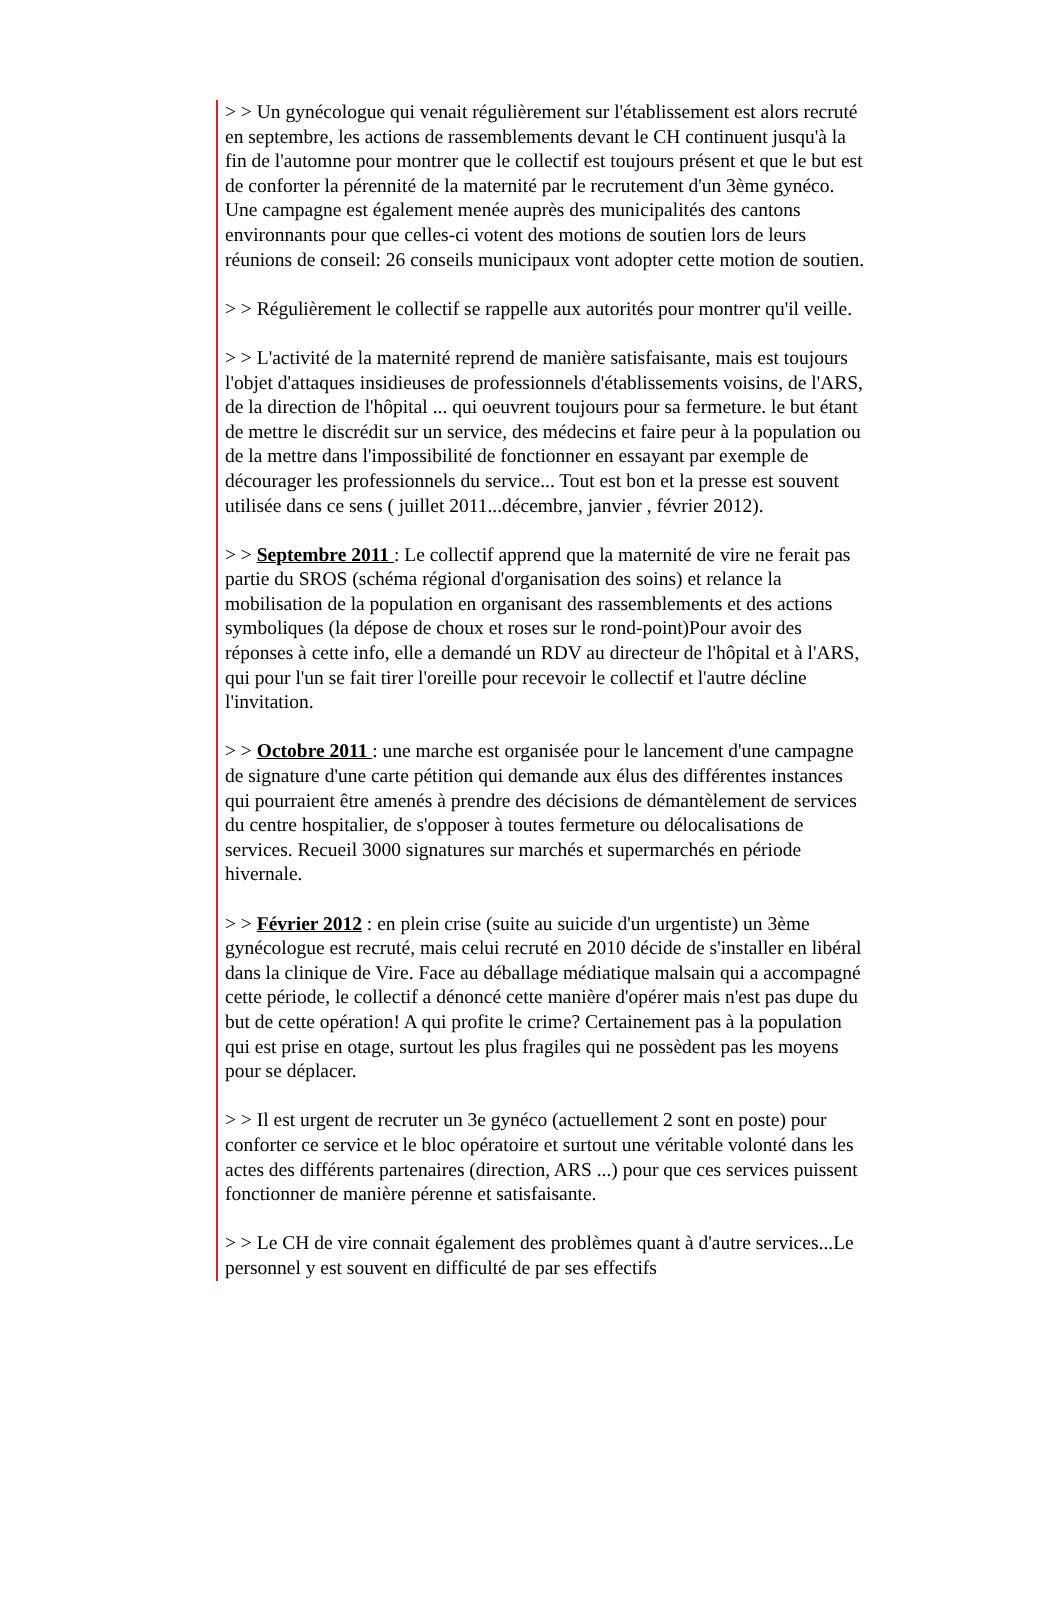> > Un gynécologue qui venait régulièrement sur l'établissement est alors recruté en septembre, les actions de rassemblements devant le CH continuent jusqu'à la fin de l'automne pour montrer que le collectif est toujours présent et que le but est de conforter la pérennité de la maternité par le recrutement d'un 3ème gynéco. Une campagne est également menée auprès des municipalités des cantons environnants pour que celles-ci votent des motions de soutien lors de leurs réunions de conseil: 26 conseils municipaux vont adopter cette motion de soutien.
> > Régulièrement le collectif se rappelle aux autorités pour montrer qu'il veille.
> > L'activité de la maternité reprend de manière satisfaisante, mais est toujours l'objet d'attaques insidieuses de professionnels d'établissements voisins, de l'ARS, de la direction de l'hôpital ... qui oeuvrent toujours pour sa fermeture. le but étant de mettre le discrédit sur un service, des médecins et faire peur à la population ou de la mettre dans l'impossibilité de fonctionner en essayant par exemple de décourager les professionnels du service... Tout est bon et la presse est souvent utilisée dans ce sens ( juillet 2011...décembre, janvier , février 2012).
> > Septembre 2011 : Le collectif apprend que la maternité de vire ne ferait pas partie du SROS (schéma régional d'organisation des soins) et relance la mobilisation de la population en organisant des rassemblements et des actions symboliques (la dépose de choux et roses sur le rond-point)Pour avoir des réponses à cette info, elle a demandé un RDV au directeur de l'hôpital et à l'ARS, qui pour l'un se fait tirer l'oreille pour recevoir le collectif et l'autre décline l'invitation.
> > Octobre 2011 : une marche est organisée pour le lancement d'une campagne de signature d'une carte pétition qui demande aux élus des différentes instances qui pourraient être amenés à prendre des décisions de démantèlement de services du centre hospitalier, de s'opposer à toutes fermeture ou délocalisations de services. Recueil 3000 signatures sur marchés et supermarchés en période hivernale.
> > Février 2012 : en plein crise (suite au suicide d'un urgentiste) un 3ème gynécologue est recruté, mais celui recruté en 2010 décide de s'installer en libéral dans la clinique de Vire. Face au déballage médiatique malsain qui a accompagné cette période, le collectif a dénoncé cette manière d'opérer mais n'est pas dupe du but de cette opération! A qui profite le crime? Certainement pas à la population qui est prise en otage, surtout les plus fragiles qui ne possèdent pas les moyens pour se déplacer.
> > Il est urgent de recruter un 3e gynéco (actuellement 2 sont en poste) pour conforter ce service et le bloc opératoire et surtout une véritable volonté dans les actes des différents partenaires (direction, ARS ...) pour que ces services puissent fonctionner de manière pérenne et satisfaisante.
> > Le CH de vire connait également des problèmes quant à d'autre services...Le personnel y est souvent en difficulté de par ses effectifs